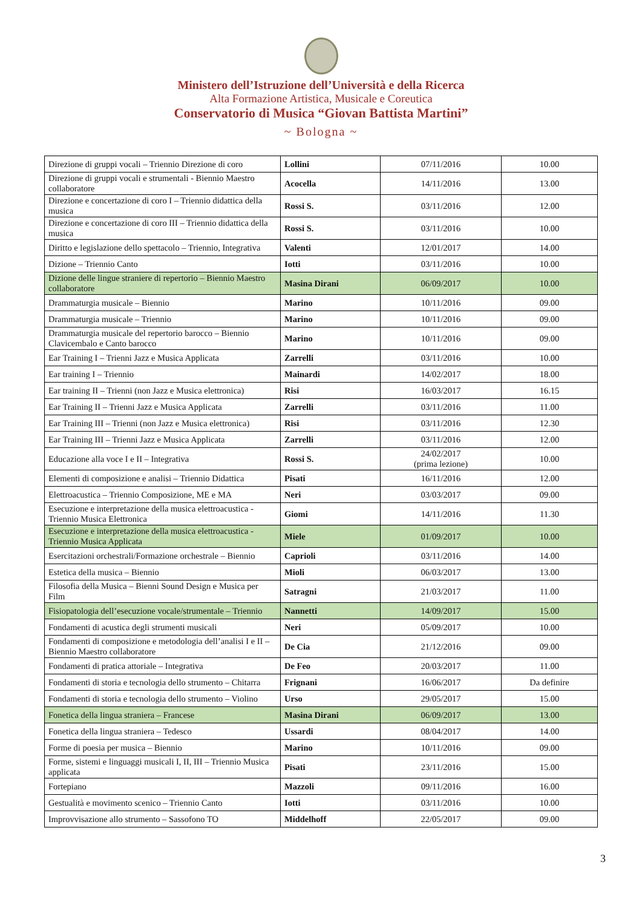Ministero dell’Istruzione dell’Università e della Ricerca
Alta Formazione Artistica, Musicale e Coreutica
Conservatorio di Musica “Giovan Battista Martini”
~ Bologna ~
| Direzione di gruppi vocali – Triennio Direzione di coro | Lollini | 07/11/2016 | 10.00 |
| Direzione di gruppi vocali e strumentali - Biennio Maestro collaboratore | Acocella | 14/11/2016 | 13.00 |
| Direzione e concertazione di coro I – Triennio didattica della musica | Rossi S. | 03/11/2016 | 12.00 |
| Direzione e concertazione di coro III – Triennio didattica della musica | Rossi S. | 03/11/2016 | 10.00 |
| Diritto e legislazione dello spettacolo – Triennio, Integrativa | Valenti | 12/01/2017 | 14.00 |
| Dizione – Triennio Canto | Iotti | 03/11/2016 | 10.00 |
| Dizione delle lingue straniere di repertorio – Biennio Maestro collaboratore | Masina Dirani | 06/09/2017 | 10.00 |
| Drammaturgia musicale – Biennio | Marino | 10/11/2016 | 09.00 |
| Drammaturgia musicale – Triennio | Marino | 10/11/2016 | 09.00 |
| Drammaturgia musicale del repertorio barocco – Biennio Clavicembalo e Canto barocco | Marino | 10/11/2016 | 09.00 |
| Ear Training I – Trienni Jazz e Musica Applicata | Zarrelli | 03/11/2016 | 10.00 |
| Ear training I – Triennio | Mainardi | 14/02/2017 | 18.00 |
| Ear training II – Trienni (non Jazz e Musica elettronica) | Risi | 16/03/2017 | 16.15 |
| Ear Training II – Trienni Jazz e Musica Applicata | Zarrelli | 03/11/2016 | 11.00 |
| Ear Training III – Trienni (non Jazz e Musica elettronica) | Risi | 03/11/2016 | 12.30 |
| Ear Training III – Trienni Jazz e Musica Applicata | Zarrelli | 03/11/2016 | 12.00 |
| Educazione alla voce I e II – Integrativa | Rossi S. | 24/02/2017 (prima lezione) | 10.00 |
| Elementi di composizione e analisi – Triennio Didattica | Pisati | 16/11/2016 | 12.00 |
| Elettroacustica – Triennio Composizione, ME e MA | Neri | 03/03/2017 | 09.00 |
| Esecuzione e interpretazione della musica elettroacustica - Triennio Musica Elettronica | Giomi | 14/11/2016 | 11.30 |
| Esecuzione e interpretazione della musica elettroacustica - Triennio Musica Applicata | Miele | 01/09/2017 | 10.00 |
| Esercitazioni orchestrali/Formazione orchestrale – Biennio | Caprioli | 03/11/2016 | 14.00 |
| Estetica della musica – Biennio | Mioli | 06/03/2017 | 13.00 |
| Filosofia della Musica – Bienni Sound Design e Musica per Film | Satragni | 21/03/2017 | 11.00 |
| Fisiopatologia dell’esecuzione vocale/strumentale – Triennio | Nannetti | 14/09/2017 | 15.00 |
| Fondamenti di acustica degli strumenti musicali | Neri | 05/09/2017 | 10.00 |
| Fondamenti di composizione e metodologia dell’analisi I e II – Biennio Maestro collaboratore | De Cia | 21/12/2016 | 09.00 |
| Fondamenti di pratica attoriale – Integrativa | De Feo | 20/03/2017 | 11.00 |
| Fondamenti di storia e tecnologia dello strumento – Chitarra | Frignani | 16/06/2017 | Da definire |
| Fondamenti di storia e tecnologia dello strumento – Violino | Urso | 29/05/2017 | 15.00 |
| Fonetica della lingua straniera – Francese | Masina Dirani | 06/09/2017 | 13.00 |
| Fonetica della lingua straniera – Tedesco | Ussardi | 08/04/2017 | 14.00 |
| Forme di poesia per musica – Biennio | Marino | 10/11/2016 | 09.00 |
| Forme, sistemi e linguaggi musicali I, II, III – Triennio Musica applicata | Pisati | 23/11/2016 | 15.00 |
| Fortepiano | Mazzoli | 09/11/2016 | 16.00 |
| Gestualità e movimento scenico – Triennio Canto | Iotti | 03/11/2016 | 10.00 |
| Improvvisazione allo strumento – Sassofono TO | Middelhoff | 22/05/2017 | 09.00 |
3